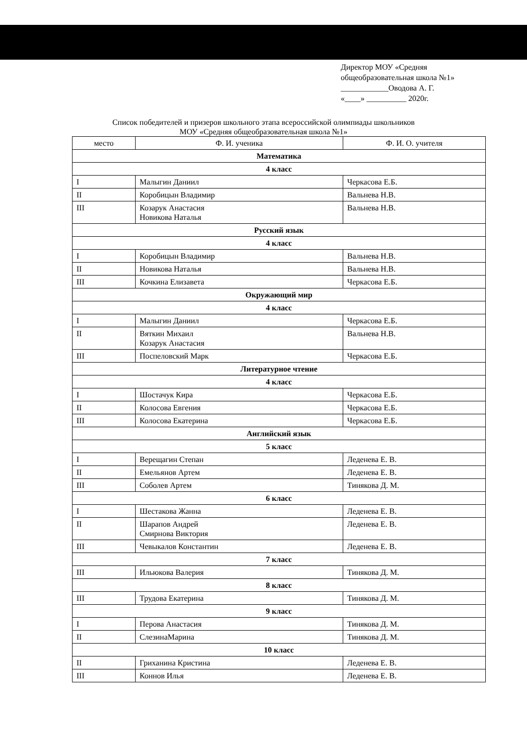Директор МОУ «Средняя
общеобразовательная школа №1»
____________Оводова А. Г.
«____» __________ 2020г.
Список победителей и призеров школьного этапа всероссийской олимпиады школьников
МОУ «Средняя общеобразовательная школа №1»
| место | Ф. И. ученика | Ф. И. О. учителя |
| --- | --- | --- |
| Математика | | |
| 4 класс | | |
| I | Малыгин Даниил | Черкасова Е.Б. |
| II | Коробицын Владимир | Вальнева Н.В. |
| III | Козарук Анастасия Новикова Наталья | Вальнева Н.В. |
| Русский язык | | |
| 4 класс | | |
| I | Коробицын Владимир | Вальнева Н.В. |
| II | Новикова Наталья | Вальнева Н.В. |
| III | Кочкина Елизавета | Черкасова Е.Б. |
| Окружающий мир | | |
| 4 класс | | |
| I | Малыгин Даниил | Черкасова Е.Б. |
| II | Вяткин Михаил Козарук Анастасия | Вальнева Н.В. |
| III | Поспеловский Марк | Черкасова Е.Б. |
| Литературное чтение | | |
| 4 класс | | |
| I | Шостачук Кира | Черкасова Е.Б. |
| II | Колосова Евгения | Черкасова Е.Б. |
| III | Колосова Екатерина | Черкасова Е.Б. |
| Английский язык | | |
| 5 класс | | |
| I | Верещагин Степан | Леденева Е. В. |
| II | Емельянов Артем | Леденева Е. В. |
| III | Соболев Артем | Тинякова Д. М. |
| 6 класс | | |
| I | Шестакова Жанна | Леденева Е. В. |
| II | Шарапов Андрей Смирнова Виктория | Леденева Е. В. |
| III | Чевыкалов Константин | Леденева Е. В. |
| 7 класс | | |
| III | Ильюкова Валерия | Тинякова Д. М. |
| 8 класс | | |
| III | Трудова Екатерина | Тинякова Д. М. |
| 9 класс | | |
| I | Перова Анастасия | Тинякова Д. М. |
| II | СлезинаМарина | Тинякова Д. М. |
| 10 класс | | |
| II | Гриханина Кристина | Леденева Е. В. |
| III | Коннов Илья | Леденева Е. В. |